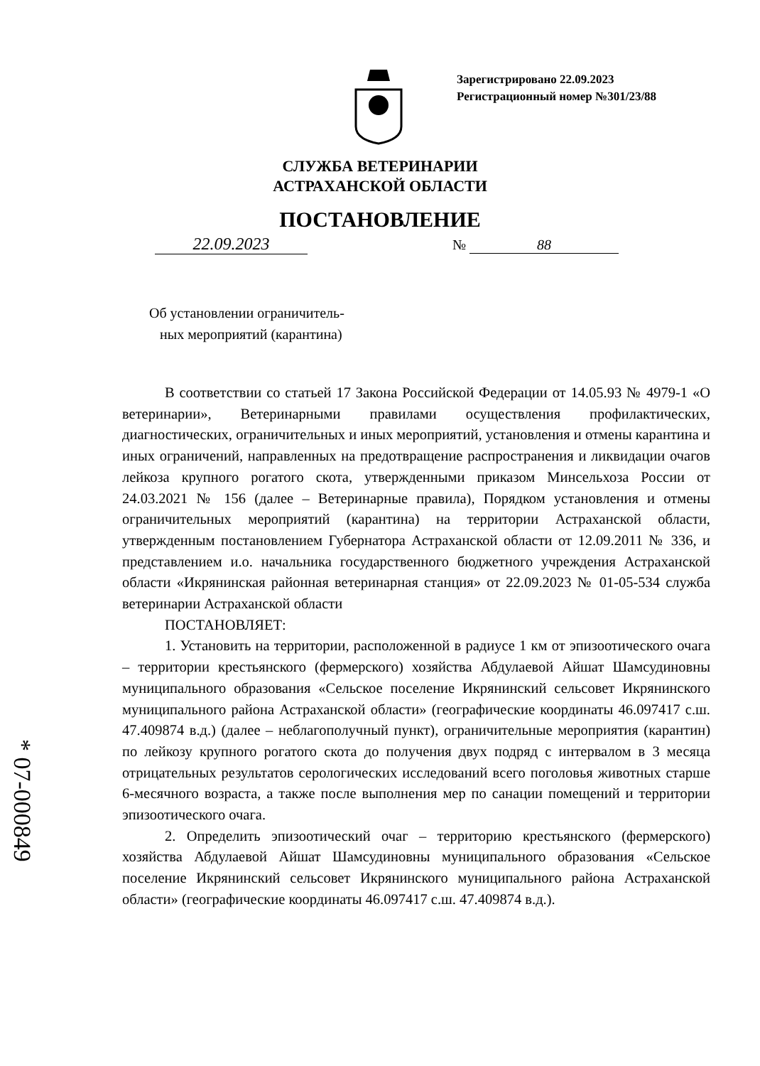Зарегистрировано 22.09.2023
Регистрационный номер №301/23/88
СЛУЖБА ВЕТЕРИНАРИИ
АСТРАХАНСКОЙ ОБЛАСТИ
ПОСТАНОВЛЕНИЕ
22.09.2023 № 88
Об установлении ограничитель-
ных мероприятий (карантина)
В соответствии со статьей 17 Закона Российской Федерации от 14.05.93 № 4979-1 «О ветеринарии», Ветеринарными правилами осуществления профилактических, диагностических, ограничительных и иных мероприятий, установления и отмены карантина и иных ограничений, направленных на предотвращение распространения и ликвидации очагов лейкоза крупного рогатого скота, утвержденными приказом Минсельхоза России от 24.03.2021 № 156 (далее – Ветеринарные правила), Порядком установления и отмены ограничительных мероприятий (карантина) на территории Астраханской области, утвержденным постановлением Губернатора Астраханской области от 12.09.2011 № 336, и представлением и.о. начальника государственного бюджетного учреждения Астраханской области «Икрянинская районная ветеринарная станция» от 22.09.2023 № 01-05-534 служба ветеринарии Астраханской области
ПОСТАНОВЛЯЕТ:
1. Установить на территории, расположенной в радиусе 1 км от эпизоотического очага – территории крестьянского (фермерского) хозяйства Абдулаевой Айшат Шамсудиновны муниципального образования «Сельское поселение Икрянинский сельсовет Икрянинского муниципального района Астраханской области» (географические координаты 46.097417 с.ш. 47.409874 в.д.) (далее – неблагополучный пункт), ограничительные мероприятия (карантин) по лейкозу крупного рогатого скота до получения двух подряд с интервалом в 3 месяца отрицательных результатов серологических исследований всего поголовья животных старше 6-месячного возраста, а также после выполнения мер по санации помещений и территории эпизоотического очага.
2. Определить эпизоотический очаг – территорию крестьянского (фермерского) хозяйства Абдулаевой Айшат Шамсудиновны муниципального образования «Сельское поселение Икрянинский сельсовет Икрянинского муниципального района Астраханской области» (географические координаты 46.097417 с.ш. 47.409874 в.д.).
* 07-000849